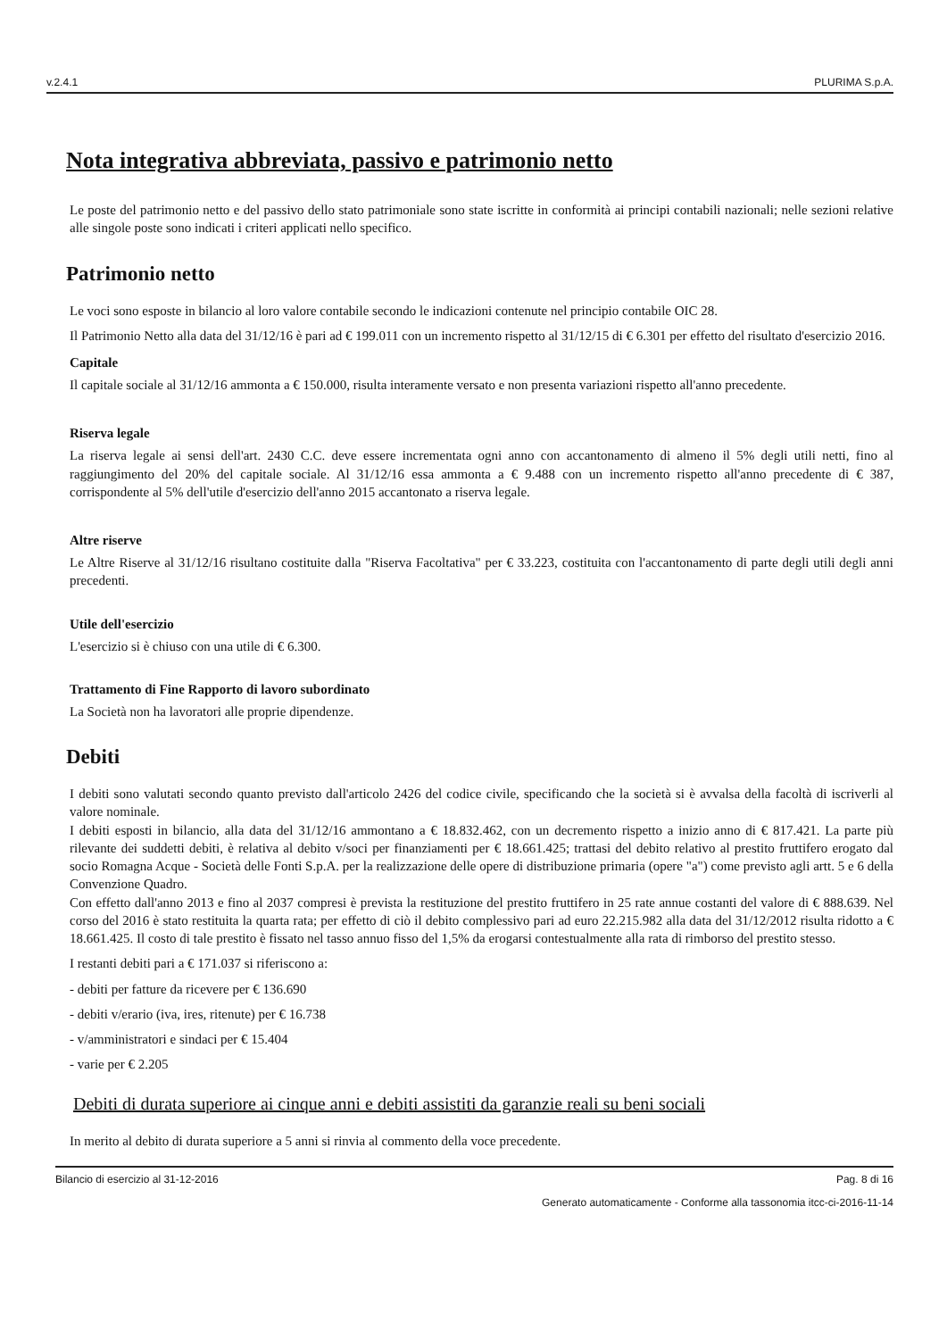v.2.4.1 PLURIMA S.p.A.
Nota integrativa abbreviata, passivo e patrimonio netto
Le poste del patrimonio netto e del passivo dello stato patrimoniale sono state iscritte in conformità ai principi contabili nazionali; nelle sezioni relative alle singole poste sono indicati i criteri applicati nello specifico.
Patrimonio netto
Le voci sono esposte in bilancio al loro valore contabile secondo le indicazioni contenute nel principio contabile OIC 28.
Il Patrimonio Netto alla data del 31/12/16 è pari ad € 199.011 con un incremento rispetto al 31/12/15 di € 6.301 per effetto del risultato d'esercizio 2016.
Capitale
Il capitale sociale al 31/12/16 ammonta a € 150.000, risulta interamente versato e non presenta variazioni rispetto all'anno precedente.
Riserva legale
La riserva legale ai sensi dell'art. 2430 C.C. deve essere incrementata ogni anno con accantonamento di almeno il 5% degli utili netti, fino al raggiungimento del 20% del capitale sociale. Al 31/12/16 essa ammonta a € 9.488 con un incremento rispetto all'anno precedente di € 387, corrispondente al 5% dell'utile d'esercizio dell'anno 2015 accantonato a riserva legale.
Altre riserve
Le Altre Riserve al 31/12/16 risultano costituite dalla "Riserva Facoltativa" per € 33.223, costituita con l'accantonamento di parte degli utili degli anni precedenti.
Utile dell'esercizio
L'esercizio si è chiuso con una utile di € 6.300.
Trattamento di Fine Rapporto di lavoro subordinato
La Società non ha lavoratori alle proprie dipendenze.
Debiti
I debiti sono valutati secondo quanto previsto dall'articolo 2426 del codice civile, specificando che la società si è avvalsa della facoltà di iscriverli al valore nominale.
I debiti esposti in bilancio, alla data del 31/12/16 ammontano a € 18.832.462, con un decremento rispetto a inizio anno di € 817.421. La parte più rilevante dei suddetti debiti, è relativa al debito v/soci per finanziamenti per € 18.661.425; trattasi del debito relativo al prestito fruttifero erogato dal socio Romagna Acque - Società delle Fonti S.p.A. per la realizzazione delle opere di distribuzione primaria (opere "a") come previsto agli artt. 5 e 6 della Convenzione Quadro.
Con effetto dall'anno 2013 e fino al 2037 compresi è prevista la restituzione del prestito fruttifero in 25 rate annue costanti del valore di € 888.639. Nel corso del 2016 è stato restituita la quarta rata; per effetto di ciò il debito complessivo pari ad euro 22.215.982 alla data del 31/12/2012 risulta ridotto a € 18.661.425. Il costo di tale prestito è fissato nel tasso annuo fisso del 1,5% da erogarsi contestualmente alla rata di rimborso del prestito stesso.
I restanti debiti pari a € 171.037 si riferiscono a:
- debiti per fatture da ricevere per € 136.690
- debiti v/erario (iva, ires, ritenute) per € 16.738
- v/amministratori e sindaci per € 15.404
- varie per € 2.205
Debiti di durata superiore ai cinque anni e debiti assistiti da garanzie reali su beni sociali
In merito al debito di durata superiore a 5 anni si rinvia al commento della voce precedente.
Bilancio di esercizio al 31-12-2016 Pag. 8 di 16
Generato automaticamente - Conforme alla tassonomia itcc-ci-2016-11-14